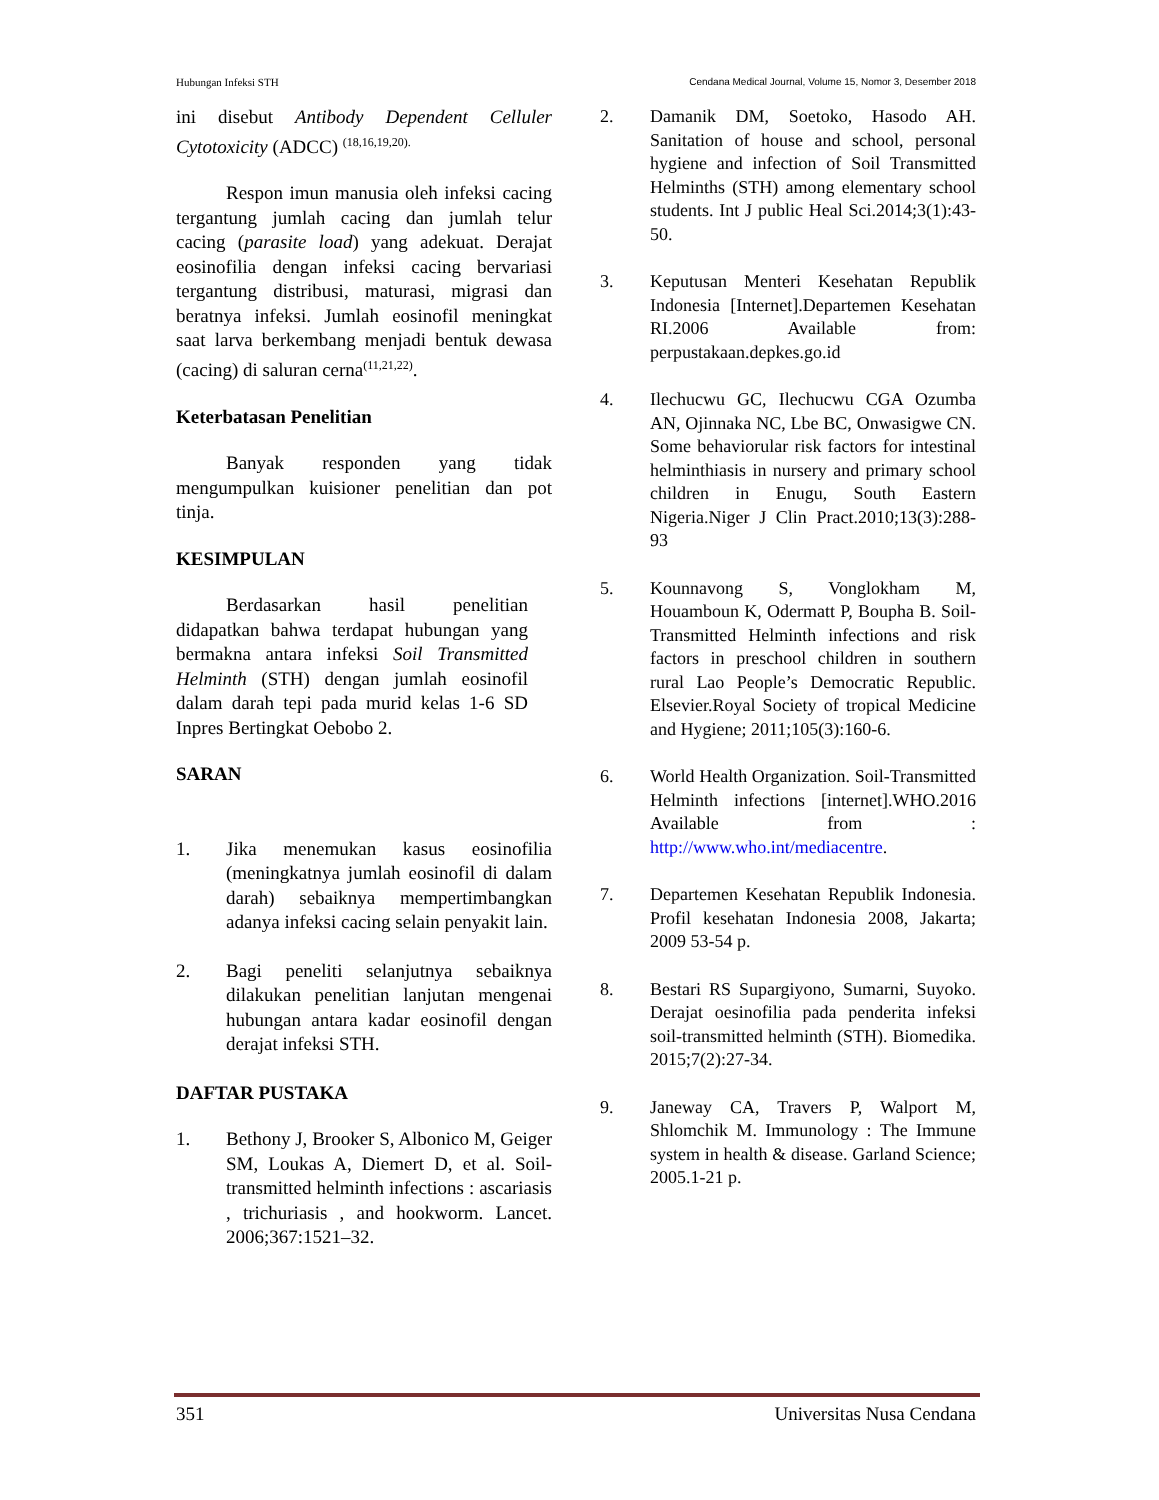Hubungan Infeksi STH Cendana Medical Journal, Volume 15, Nomor 3, Desember 2018
ini disebut Antibody Dependent Celluler Cytotoxicity (ADCC) <sup>(18,16,19,20).</sup>
Respon imun manusia oleh infeksi cacing tergantung jumlah cacing dan jumlah telur cacing (parasite load) yang adekuat. Derajat eosinofilia dengan infeksi cacing bervariasi tergantung distribusi, maturasi, migrasi dan beratnya infeksi. Jumlah eosinofil meningkat saat larva berkembang menjadi bentuk dewasa (cacing) di saluran cerna<sup>(11,21,22)</sup>.
Keterbatasan Penelitian
Banyak responden yang tidak mengumpulkan kuisioner penelitian dan pot tinja.
KESIMPULAN
Berdasarkan hasil penelitian didapatkan bahwa terdapat hubungan yang bermakna antara infeksi Soil Transmitted Helminth (STH) dengan jumlah eosinofil dalam darah tepi pada murid kelas 1-6 SD Inpres Bertingkat Oebobo 2.
SARAN
1. Jika menemukan kasus eosinofilia (meningkatnya jumlah eosinofil di dalam darah) sebaiknya mempertimbangkan adanya infeksi cacing selain penyakit lain.
2. Bagi peneliti selanjutnya sebaiknya dilakukan penelitian lanjutan mengenai hubungan antara kadar eosinofil dengan derajat infeksi STH.
DAFTAR PUSTAKA
1. Bethony J, Brooker S, Albonico M, Geiger SM, Loukas A, Diemert D, et al. Soil-transmitted helminth infections : ascariasis , trichuriasis , and hookworm. Lancet. 2006;367:1521–32.
2. Damanik DM, Soetoko, Hasodo AH. Sanitation of house and school, personal hygiene and infection of Soil Transmitted Helminths (STH) among elementary school students. Int J public Heal Sci.2014;3(1):43-50.
3. Keputusan Menteri Kesehatan Republik Indonesia [Internet].Departemen Kesehatan RI.2006 Available from: perpustakaan.depkes.go.id
4. Ilechucwu GC, Ilechucwu CGA Ozumba AN, Ojinnaka NC, Lbe BC, Onwasigwe CN. Some behaviorular risk factors for intestinal helminthiasis in nursery and primary school children in Enugu, South Eastern Nigeria.Niger J Clin Pract.2010;13(3):288-93
5. Kounnavong S, Vonglokham M, Houamboun K, Odermatt P, Boupha B. Soil-Transmitted Helminth infections and risk factors in preschool children in southern rural Lao People’s Democratic Republic. Elsevier.Royal Society of tropical Medicine and Hygiene; 2011;105(3):160-6.
6. World Health Organization. Soil-Transmitted Helminth infections [internet].WHO.2016 Available from : http://www.who.int/mediacentre.
7. Departemen Kesehatan Republik Indonesia. Profil kesehatan Indonesia 2008, Jakarta; 2009 53-54 p.
8. Bestari RS Supargiyono, Sumarni, Suyoko. Derajat oesinofilia pada penderita infeksi soil-transmitted helminth (STH). Biomedika. 2015;7(2):27-34.
9. Janeway CA, Travers P, Walport M, Shlomchik M. Immunology : The Immune system in health & disease. Garland Science; 2005.1-21 p.
351 Universitas Nusa Cendana